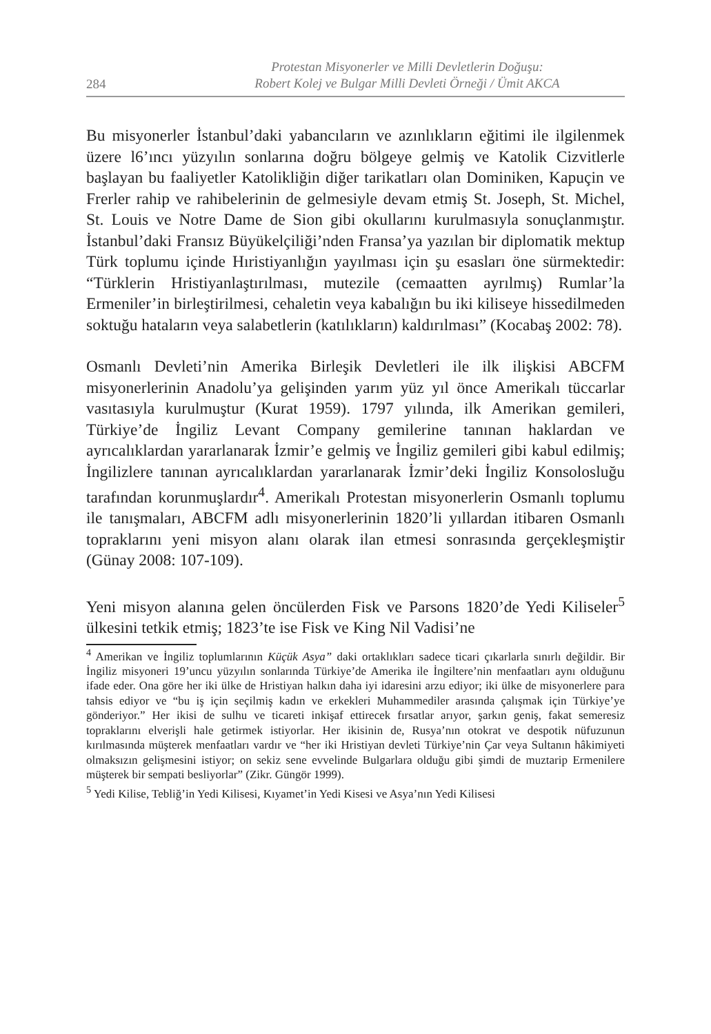284
Protestan Misyonerler ve Milli Devletlerin Doğuşu:
Robert Kolej ve Bulgar Milli Devleti Örneği / Ümit AKCA
Bu misyonerler İstanbul’daki yabancıların ve azınlıkların eğitimi ile ilgilenmek üzere l6’ıncı yüzyılın sonlarına doğru bölgeye gelmiş ve Katolik Cizvitlerle başlayan bu faaliyetler Katolikliğin diğer tarikatları olan Dominiken, Kapuçin ve Frerler rahip ve rahibelerinin de gelmesiyle devam etmiş St. Joseph, St. Michel, St. Louis ve Notre Dame de Sion gibi okullarını kurulmasıyla sonuçlanmıştır. İstanbul’daki Fransız Büyükelçiliği’nden Fransa’ya yazılan bir diplomatik mektup Türk toplumu içinde Hıristiyanlığın yayılması için şu esasları öne sürmektedir: “Türklerin Hristiyanlaştırılması, mutezile (cemaatten ayrılmış) Rumlar’la Ermeniler’in birleştirilmesi, cehaletin veya kabalığın bu iki kiliseye hissedilmeden soktuğu hataların veya salabetlerin (katılıkların) kaldırılması” (Kocabaş 2002: 78).
Osmanlı Devleti’nin Amerika Birleşik Devletleri ile ilk ilişkisi ABCFM misyonerlerinin Anadolu’ya gelişinden yarım yüz yıl önce Amerikalı tüccarlar vasıtasıyla kurulmuştur (Kurat 1959). 1797 yılında, ilk Amerikan gemileri, Türkiye’de İngiliz Levant Company gemilerine tanınan haklardan ve ayrıcalıklardan yararlanarak İzmir’e gelmiş ve İngiliz gemileri gibi kabul edilmiş; İngilizlere tanınan ayrıcalıklardan yararlanarak İzmir’deki İngiliz Konsolosluğu tarafından korunmuşlardır<sup>4</sup>. Amerikalı Protestan misyonerlerin Osmanlı toplumu ile tanışmaları, ABCFM adlı misyonerlerinin 1820’li yıllardan itibaren Osmanlı topraklarını yeni misyon alanı olarak ilan etmesi sonrasında gerçekleşmiştir (Günay 2008: 107-109).
Yeni misyon alanına gelen öncülerden Fisk ve Parsons 1820’de Yedi Kiliseler<sup>5</sup> ülkesini tetkik etmiş; 1823’te ise Fisk ve King Nil Vadisi’ne
<sup>4</sup> Amerikan ve İngiliz toplumlarının Küçük Asya” daki ortaklıkları sadece ticari çıkarlarla sınırlı değildir. Bir İngiliz misyoneri 19’uncu yüzyılın sonlarında Türkiye’de Amerika ile İngiltere’nin menfaatları aynı olduğunu ifade eder. Ona göre her iki ülke de Hristiyan halkın daha iyi idaresini arzu ediyor; iki ülke de misyonerlere para tahsis ediyor ve “bu iş için seçilmiş kadın ve erkekleri Muhammediler arasında çalışmak için Türkiye’ye gönderiyor.” Her ikisi de sulhu ve ticareti inkişaf ettirecek fırsatlar arıyor, şarkın geniş, fakat semeresiz topraklarını elverişli hale getirmek istiyorlar. Her ikisinin de, Rusya’nın otokrat ve despotik nüfuzunun kırılmasında müşterek menfaatları vardır ve “her iki Hristiyan devleti Türkiye’nin Çar veya Sultanın hâkimiyeti olmaksızın gelişmesini istiyor; on sekiz sene evvelinde Bulgarlara olduğu gibi şimdi de muztarip Ermenilere müşterek bir sempati besliyorlar” (Zikr. Güngör 1999).
<sup>5</sup> Yedi Kilise, Tebliğ’in Yedi Kilisesi, Kıyamet’in Yedi Kisesi ve Asya’nın Yedi Kilisesi